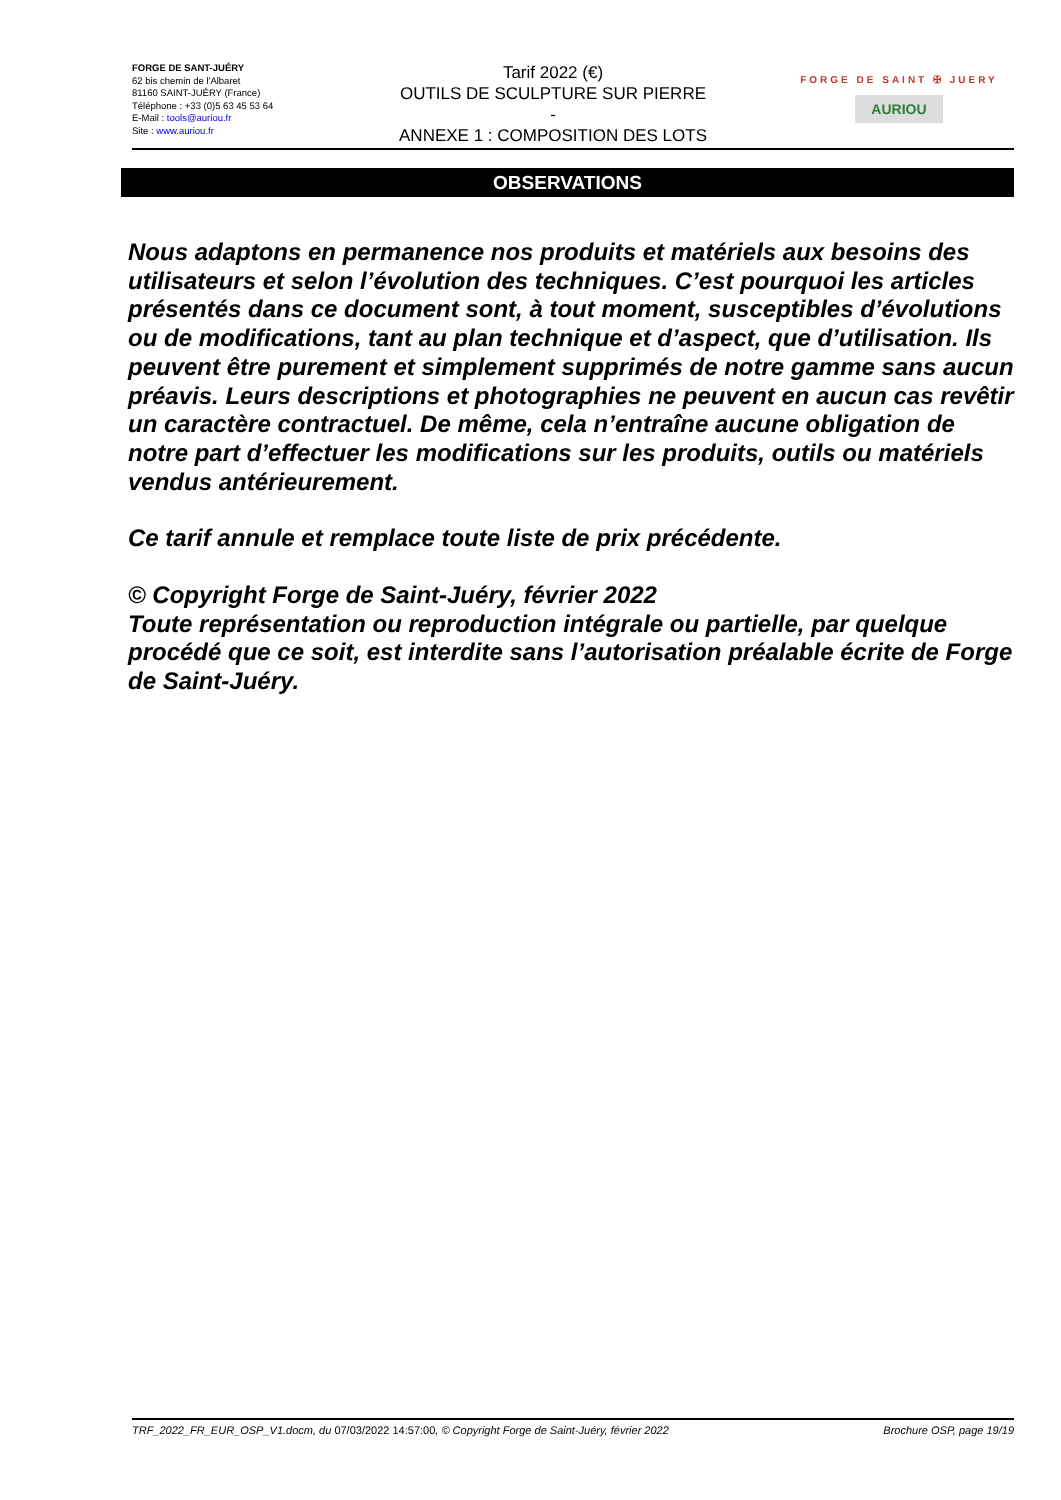FORGE DE SANT-JUÉRY
62 bis chemin de l'Albaret
81160 SAINT-JUÉRY (France)
Téléphone : +33 (0)5 63 45 53 64
E-Mail : tools@auriou.fr
Site : www.auriou.fr
Tarif 2022 (€)
OUTILS DE SCULPTURE SUR PIERRE
-
ANNEXE 1 : COMPOSITION DES LOTS
FORGE DE SAINT ✠ JUERY
AURIOU
OBSERVATIONS
Nous adaptons en permanence nos produits et matériels aux besoins des utilisateurs et selon l’évolution des techniques. C’est pourquoi les articles présentés dans ce document sont, à tout moment, susceptibles d’évolutions ou de modifications, tant au plan technique et d’aspect, que d’utilisation. Ils peuvent être purement et simplement supprimés de notre gamme sans aucun préavis. Leurs descriptions et photographies ne peuvent en aucun cas revêtir un caractère contractuel. De même, cela n’entraîne aucune obligation de notre part d’effectuer les modifications sur les produits, outils ou matériels vendus antérieurement.
Ce tarif annule et remplace toute liste de prix précédente.
© Copyright Forge de Saint-Juéry, février 2022
Toute représentation ou reproduction intégrale ou partielle, par quelque procédé que ce soit, est interdite sans l’autorisation préalable écrite de Forge de Saint-Juéry.
TRF_2022_FR_EUR_OSP_V1.docm, du 07/03/2022 14:57:00, © Copyright Forge de Saint-Juéry, février 2022 Brochure OSP, page 19/19